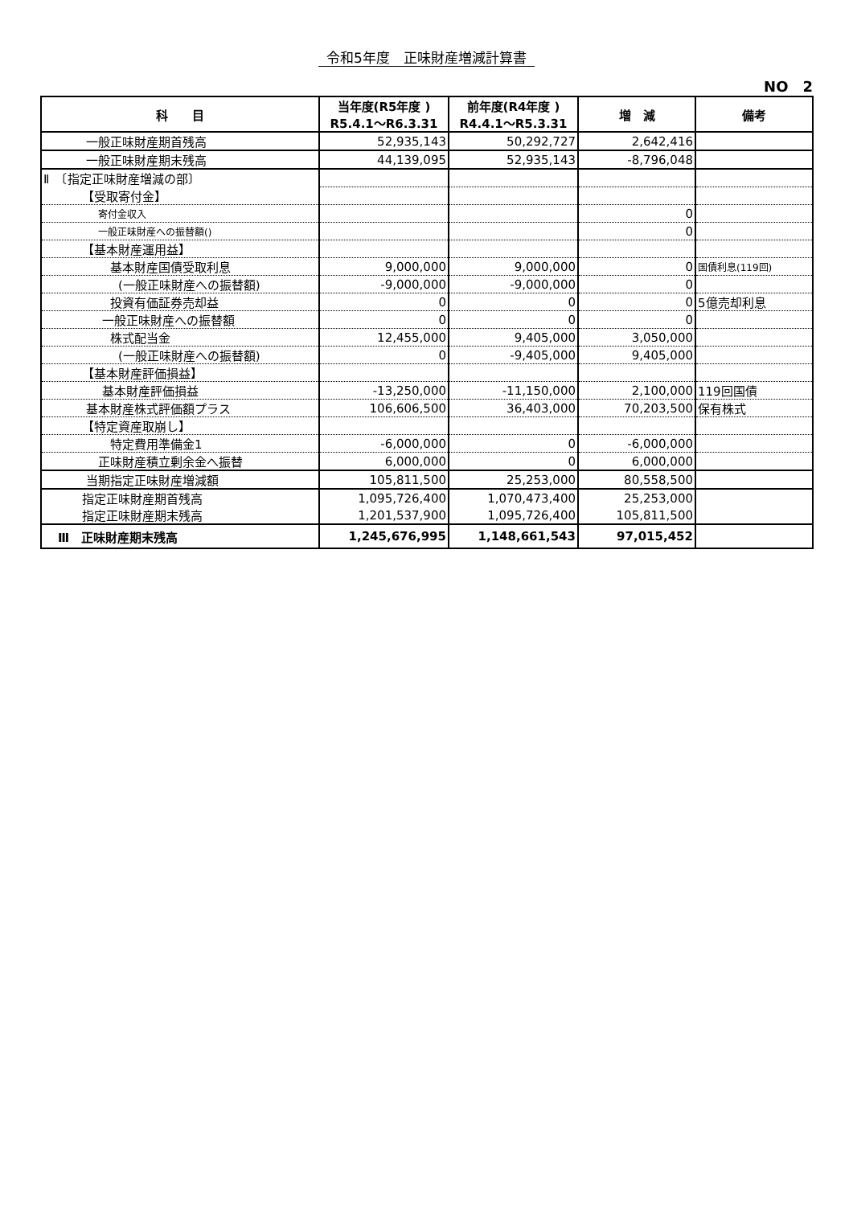令和5年度　正味財産増減計算書
NO　2
| 科 目 | 当年度(R5年度 ) R5.4.1～R6.3.31 | 前年度(R4年度 ) R4.4.1～R5.3.31 | 増 減 | 備考 |
| --- | --- | --- | --- | --- |
| 一般正味財産期首残高 | 52,935,143 | 50,292,727 | 2,642,416 | |
| 一般正味財産期末残高 | 44,139,095 | 52,935,143 | -8,796,048 | |
| Ⅱ 〔指定正味財産増減の部〕 | | | | |
| 【受取寄付金】 | | | | |
| 寄付金収入 | | | 0 | |
| 一般正味財産への振替額() | | | 0 | |
| 【基本財産運用益】 | | | | |
| 基本財産国債受取利息 | 9,000,000 | 9,000,000 | 0 | 国債利息(119回) |
| (一般正味財産への振替額) | -9,000,000 | -9,000,000 | 0 | |
| 投資有価証券売却益 | 0 | 0 | 0 | 5億売却利息 |
| 一般正味財産への振替額 | 0 | 0 | 0 | |
| 株式配当金 | 12,455,000 | 9,405,000 | 3,050,000 | |
| (一般正味財産への振替額) | 0 | -9,405,000 | 9,405,000 | |
| 【基本財産評価損益】 | | | | |
| 基本財産評価損益 | -13,250,000 | -11,150,000 | 2,100,000 | 119回国債 |
| 基本財産株式評価額プラス | 106,606,500 | 36,403,000 | 70,203,500 | 保有株式 |
| 【特定資産取崩し】 | | | | |
| 特定費用準備金1 | -6,000,000 | 0 | -6,000,000 | |
| 正味財産積立剰余金へ振替 | 6,000,000 | 0 | 6,000,000 | |
| 当期指定正味財産増減額 | 105,811,500 | 25,253,000 | 80,558,500 | |
| 指定正味財産期首残高 | 1,095,726,400 | 1,070,473,400 | 25,253,000 | |
| 指定正味財産期末残高 | 1,201,537,900 | 1,095,726,400 | 105,811,500 | |
| Ⅲ 正味財産期末残高 | 1,245,676,995 | 1,148,661,543 | 97,015,452 | |